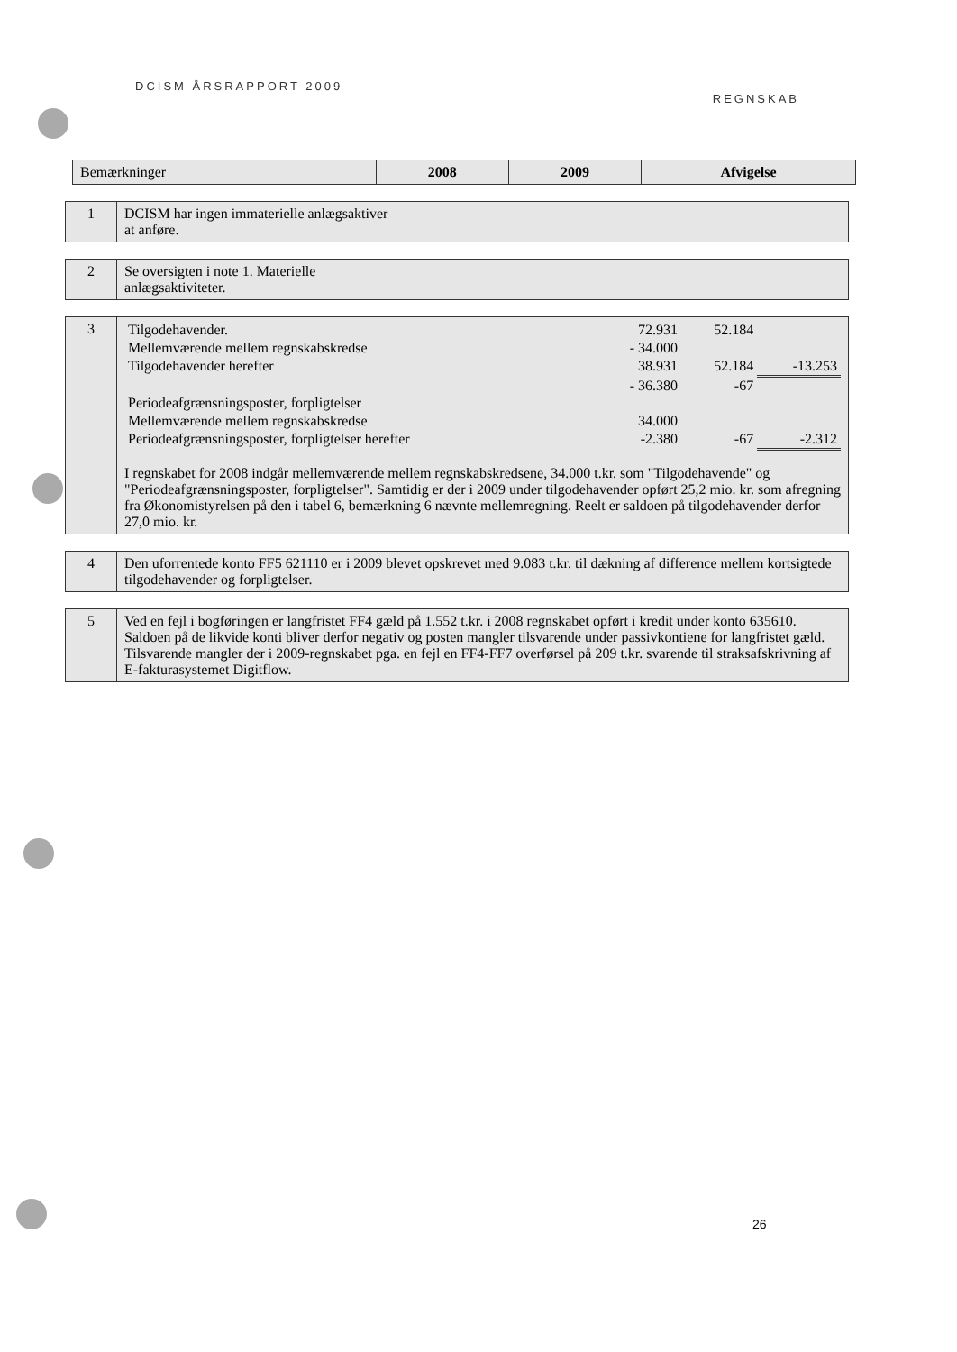DCISM ÅRSRAPPORT 2009 REGNSKAB
| Bemærkninger | 2008 | 2009 | Afvigelse |
| --- | --- | --- | --- |
| 1 | DCISM har ingen immaterielle anlægsaktiver at anføre. |
| 2 | Se oversigten i note 1. Materielle anlægsaktiviteter. |
| 3 | / Tilgodehavender. / 72.931 / 52.184 / / / Mellemværende mellem regnskabskredse / - 34.000 / / / / Tilgodehavender herefter / 38.931 / 52.184 / -13.253 / / Periodeafgrænsningsposter, forpligtelser / - 36.380 / -67 / / / Mellemværende mellem regnskabskredse / 34.000 / / / / Periodeafgrænsningsposter, forpligtelser herefter / -2.380 / -67 / -2.312 / I regnskabet for 2008 indgår mellemværende mellem regnskabskredsene, 34.000 t.kr. som "Tilgodehavende" og "Periodeafgrænsningsposter, forpligtelser". Samtidig er der i 2009 under tilgodehavender opført 25,2 mio. kr. som afregning fra Økonomistyrelsen på den i tabel 6, bemærkning 6 nævnte mellemregning. Reelt er saldoen på tilgodehavender derfor 27,0 mio. kr. |
| 4 | Den uforrentede konto FF5 621110 er i 2009 blevet opskrevet med 9.083 t.kr. til dækning af difference mellem kortsigtede tilgodehavender og forpligtelser. |
| 5 | Ved en fejl i bogføringen er langfristet FF4 gæld på 1.552 t.kr. i 2008 regnskabet opført i kredit under konto 635610. Saldoen på de likvide konti bliver derfor negativ og posten mangler tilsvarende under passivkontiene for langfristet gæld. Tilsvarende mangler der i 2009-regnskabet pga. en fejl en FF4-FF7 overførsel på 209 t.kr. svarende til straksafskrivning af E-fakturasystemet Digitflow. |
26